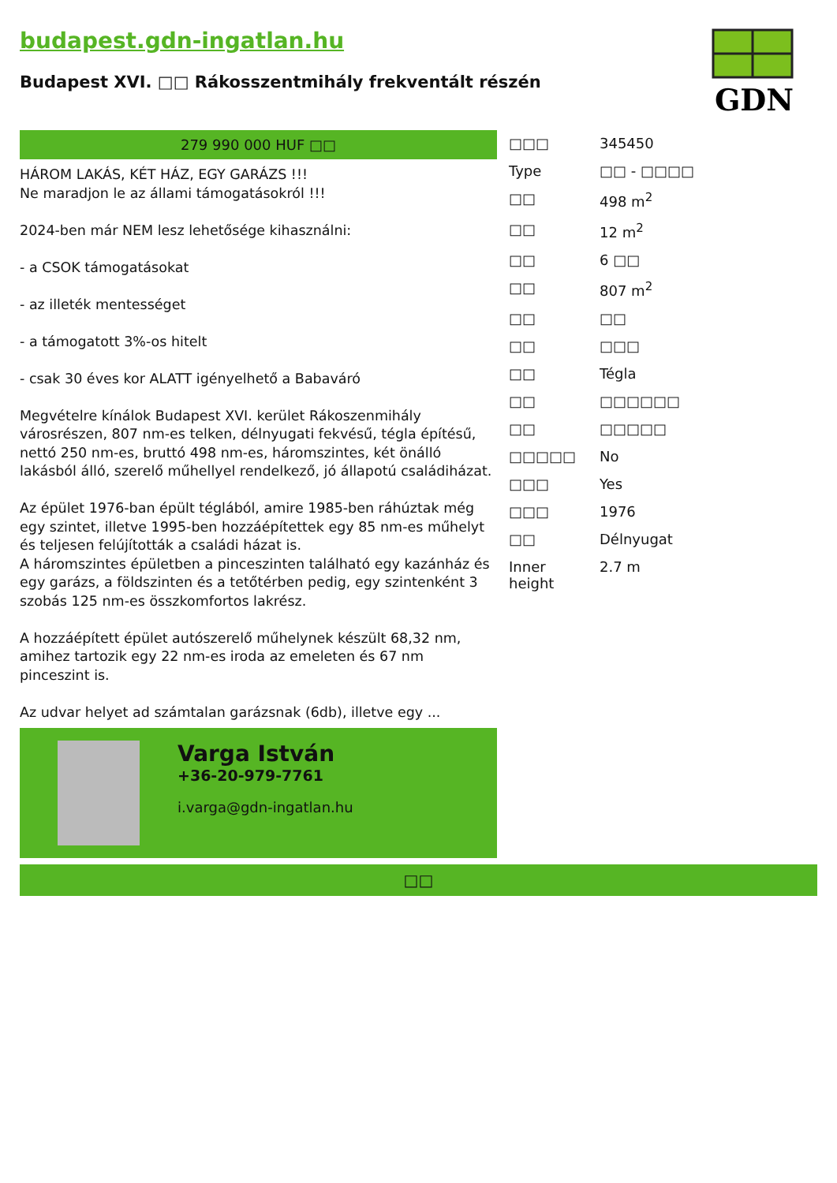budapest.gdn-ingatlan.hu
Budapest XVI. □□ Rákosszentmihály frekventált részén
GDN
279 990 000 HUF □□
HÁROM LAKÁS, KÉT HÁZ, EGY GARÁZS !!!
Ne maradjon le az állami támogatásokról !!!
2024-ben már NEM lesz lehetősége kihasználni:
- a CSOK támogatásokat
- az illeték mentességet
- a támogatott 3%-os hitelt
- csak 30 éves kor ALATT igényelhető a Babaváró
Megvételre kínálok Budapest XVI. kerület Rákoszenmihály városrészen, 807 nm-es telken, délnyugati fekvésű, tégla építésű, nettó 250 nm-es, bruttó 498 nm-es, háromszintes, két önálló lakásból álló, szerelő műhellyel rendelkező, jó állapotú családiházat.
Az épület 1976-ban épült téglából, amire 1985-ben ráhúztak még egy szintet, illetve 1995-ben hozzáépítettek egy 85 nm-es műhelyt és teljesen felújították a családi házat is.
A háromszintes épületben a pinceszinten található egy kazánház és egy garázs, a földszinten és a tetőtérben pedig, egy szintenként 3 szobás 125 nm-es összkomfortos lakrész.
A hozzáépített épület autószerelő műhelynek készült 68,32 nm, amihez tartozik egy 22 nm-es iroda az emeleten és 67 nm pinceszint is.
Az udvar helyet ad számtalan garázsnak (6db), illetve egy ...
Varga István
+36-20-979-7761
i.varga@gdn-ingatlan.hu
| □□□ | 345450 |
| Type | □□ - □□□□ |
| □□ | 498 m<sup>2</sup> |
| □□ | 12 m<sup>2</sup> |
| □□ | 6 □□ |
| □□ | 807 m<sup>2</sup> |
| □□ | □□ |
| □□ | □□□ |
| □□ | Tégla |
| □□ | □□□□□□ |
| □□ | □□□□□ |
| □□□□□ | No |
| □□□ | Yes |
| □□□ | 1976 |
| □□ | Délnyugat |
| Inner height | 2.7 m |
□□